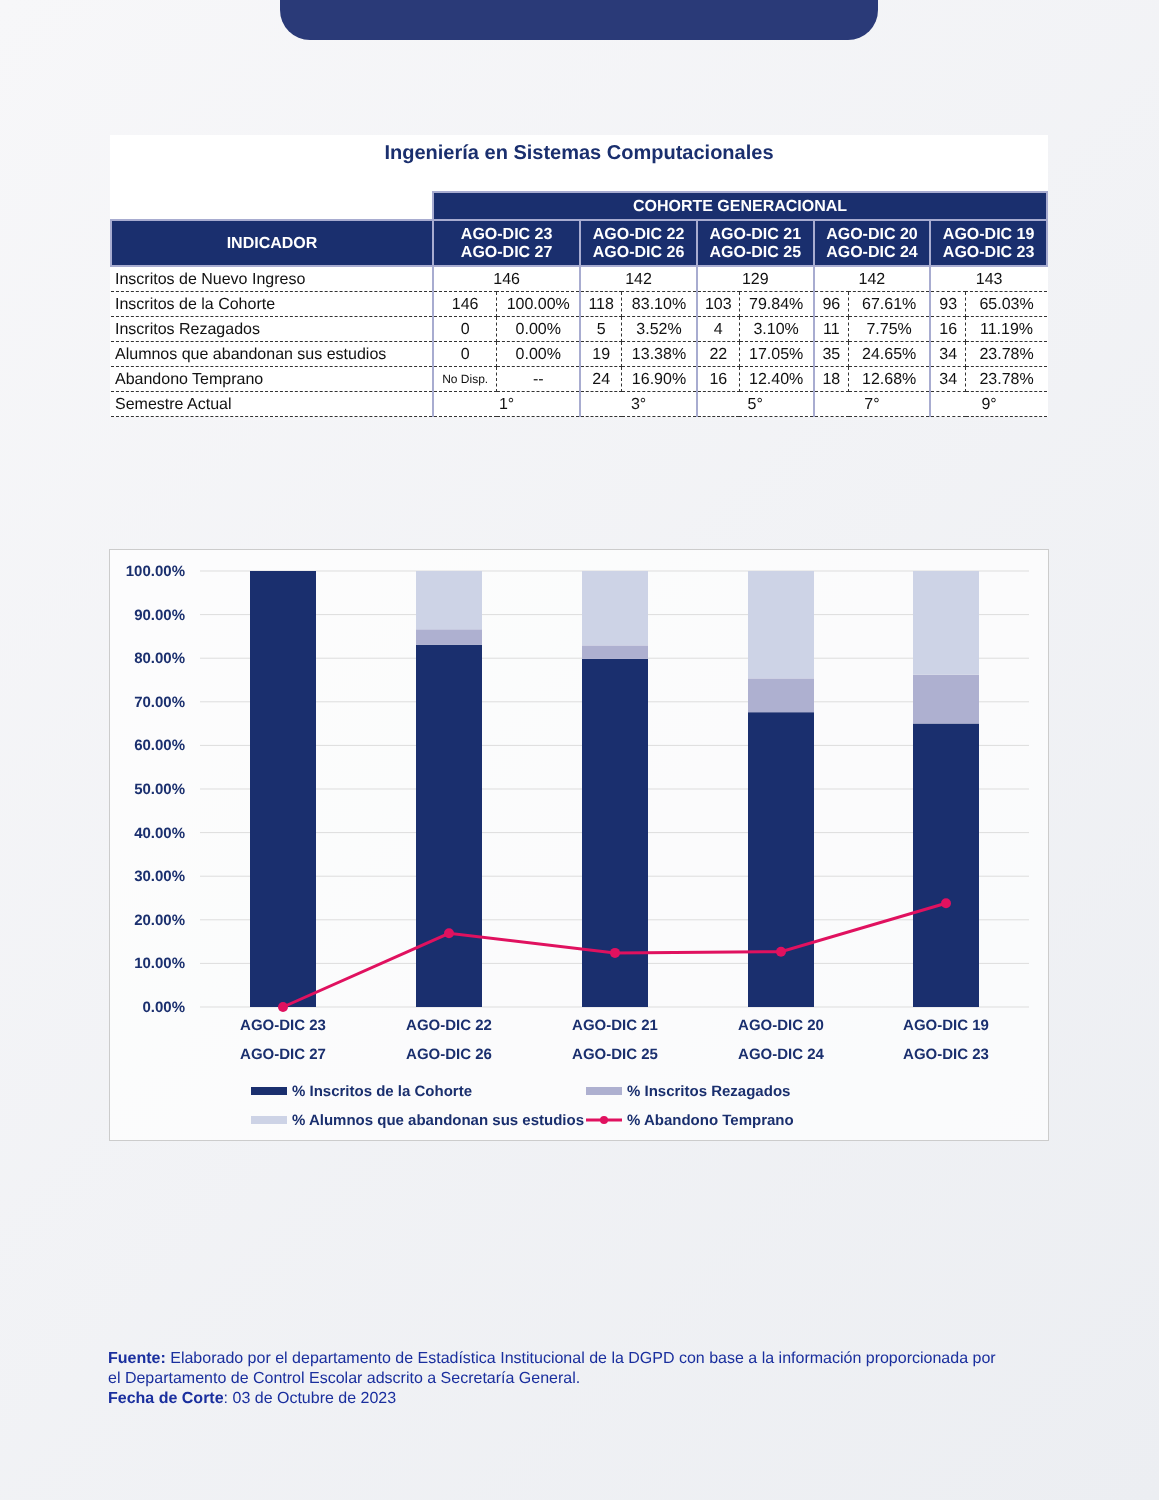Ingeniería en Sistemas Computacionales
| | COHORTE GENERACIONAL | | | | | | | | | |
| --- | --- | --- | --- | --- | --- | --- | --- | --- | --- | --- |
| INDICADOR | AGO-DIC 23 AGO-DIC 27 | | AGO-DIC 22 AGO-DIC 26 | | AGO-DIC 21 AGO-DIC 25 | | AGO-DIC 20 AGO-DIC 24 | | AGO-DIC 19 AGO-DIC 23 | |
| Inscritos de Nuevo Ingreso | 146 | | 142 | | 129 | | 142 | | 143 | |
| Inscritos de la Cohorte | 146 | 100.00% | 118 | 83.10% | 103 | 79.84% | 96 | 67.61% | 93 | 65.03% |
| Inscritos Rezagados | 0 | 0.00% | 5 | 3.52% | 4 | 3.10% | 11 | 7.75% | 16 | 11.19% |
| Alumnos que abandonan sus estudios | 0 | 0.00% | 19 | 13.38% | 22 | 17.05% | 35 | 24.65% | 34 | 23.78% |
| Abandono Temprano | No Disp. | -- | 24 | 16.90% | 16 | 12.40% | 18 | 12.68% | 34 | 23.78% |
| Semestre Actual | 1° | | 3° | | 5° | | 7° | | 9° | |
100.00%
90.00%
80.00%
70.00%
60.00%
50.00%
40.00%
30.00%
20.00%
10.00%
0.00%
AGO-DIC 23
AGO-DIC 27
AGO-DIC 22
AGO-DIC 26
AGO-DIC 21
AGO-DIC 25
AGO-DIC 20
AGO-DIC 24
AGO-DIC 19
AGO-DIC 23
% Inscritos de la Cohorte
% Inscritos Rezagados
% Alumnos que abandonan sus estudios
% Abandono Temprano
Fuente: Elaborado por el departamento de Estadística Institucional de la DGPD con base a la información proporcionada por el Departamento de Control Escolar adscrito a Secretaría General.
Fecha de Corte: 03 de Octubre de 2023